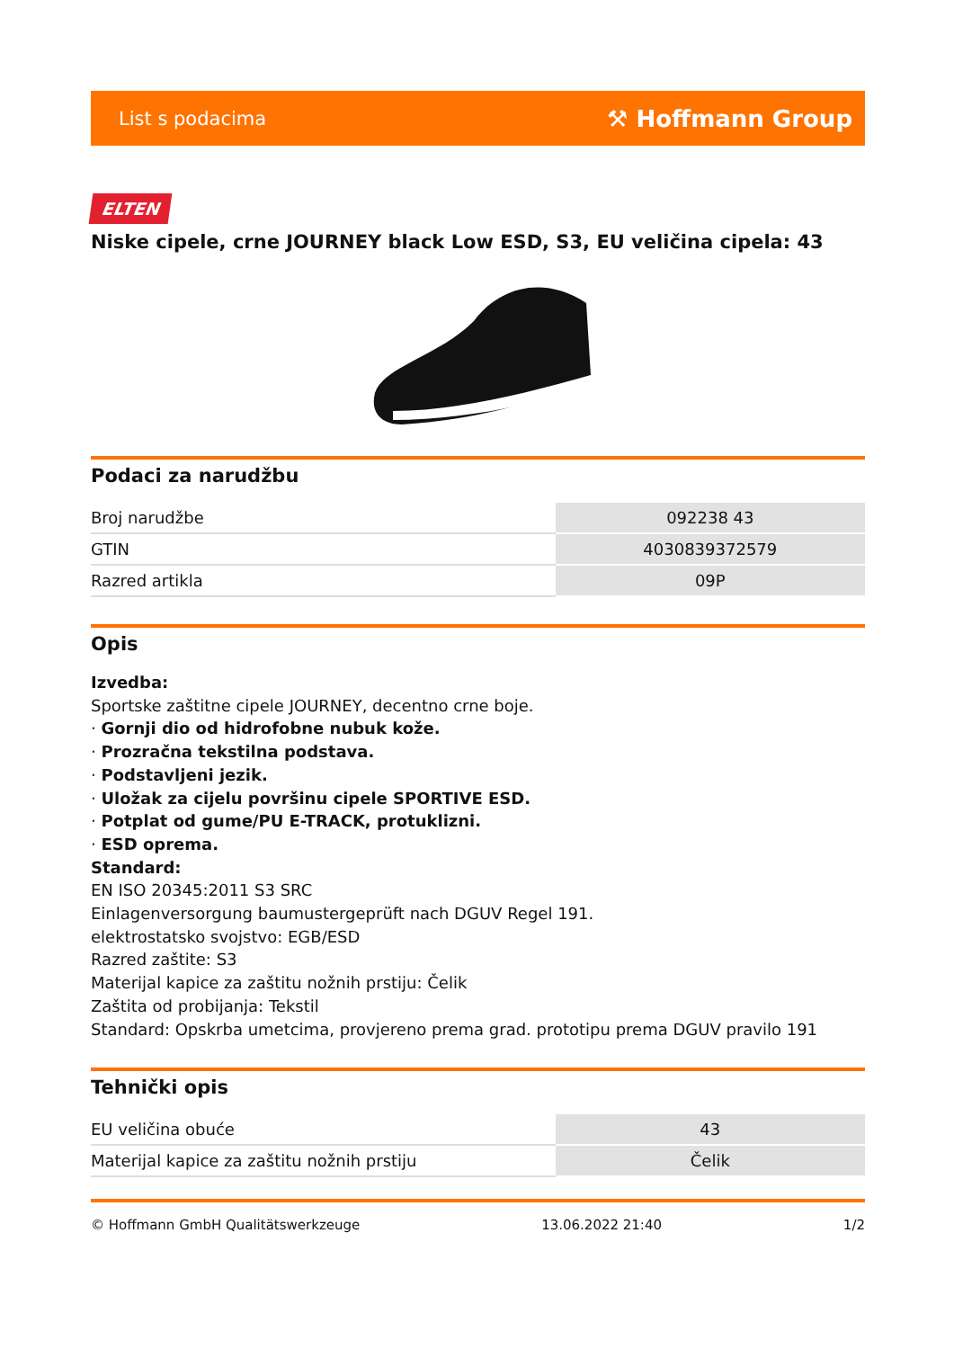List s podacima ⚒ Hoffmann Group
ELTEN
Niske cipele, crne JOURNEY black Low ESD, S3, EU veličina cipela: 43
Podaci za narudžbu
| Broj narudžbe | 092238 43 |
| GTIN | 4030839372579 |
| Razred artikla | 09P |
Opis
Izvedba:
Sportske zaštitne cipele JOURNEY, decentno crne boje.
· Gornji dio od hidrofobne nubuk kože.
· Prozračna tekstilna podstava.
· Podstavljeni jezik.
· Uložak za cijelu površinu cipele SPORTIVE ESD.
· Potplat od gume/PU E-TRACK, protuklizni.
· ESD oprema.
Standard:
EN ISO 20345:2011 S3 SRC
Einlagenversorgung baumustergeprüft nach DGUV Regel 191.
elektrostatsko svojstvo: EGB/ESD
Razred zaštite: S3
Materijal kapice za zaštitu nožnih prstiju: Čelik
Zaštita od probijanja: Tekstil
Standard: Opskrba umetcima, provjereno prema grad. prototipu prema DGUV pravilo 191
Tehnički opis
| EU veličina obuće | 43 |
| Materijal kapice za zaštitu nožnih prstiju | Čelik |
© Hoffmann GmbH Qualitätswerkzeuge 13.06.2022 21:40 1/2